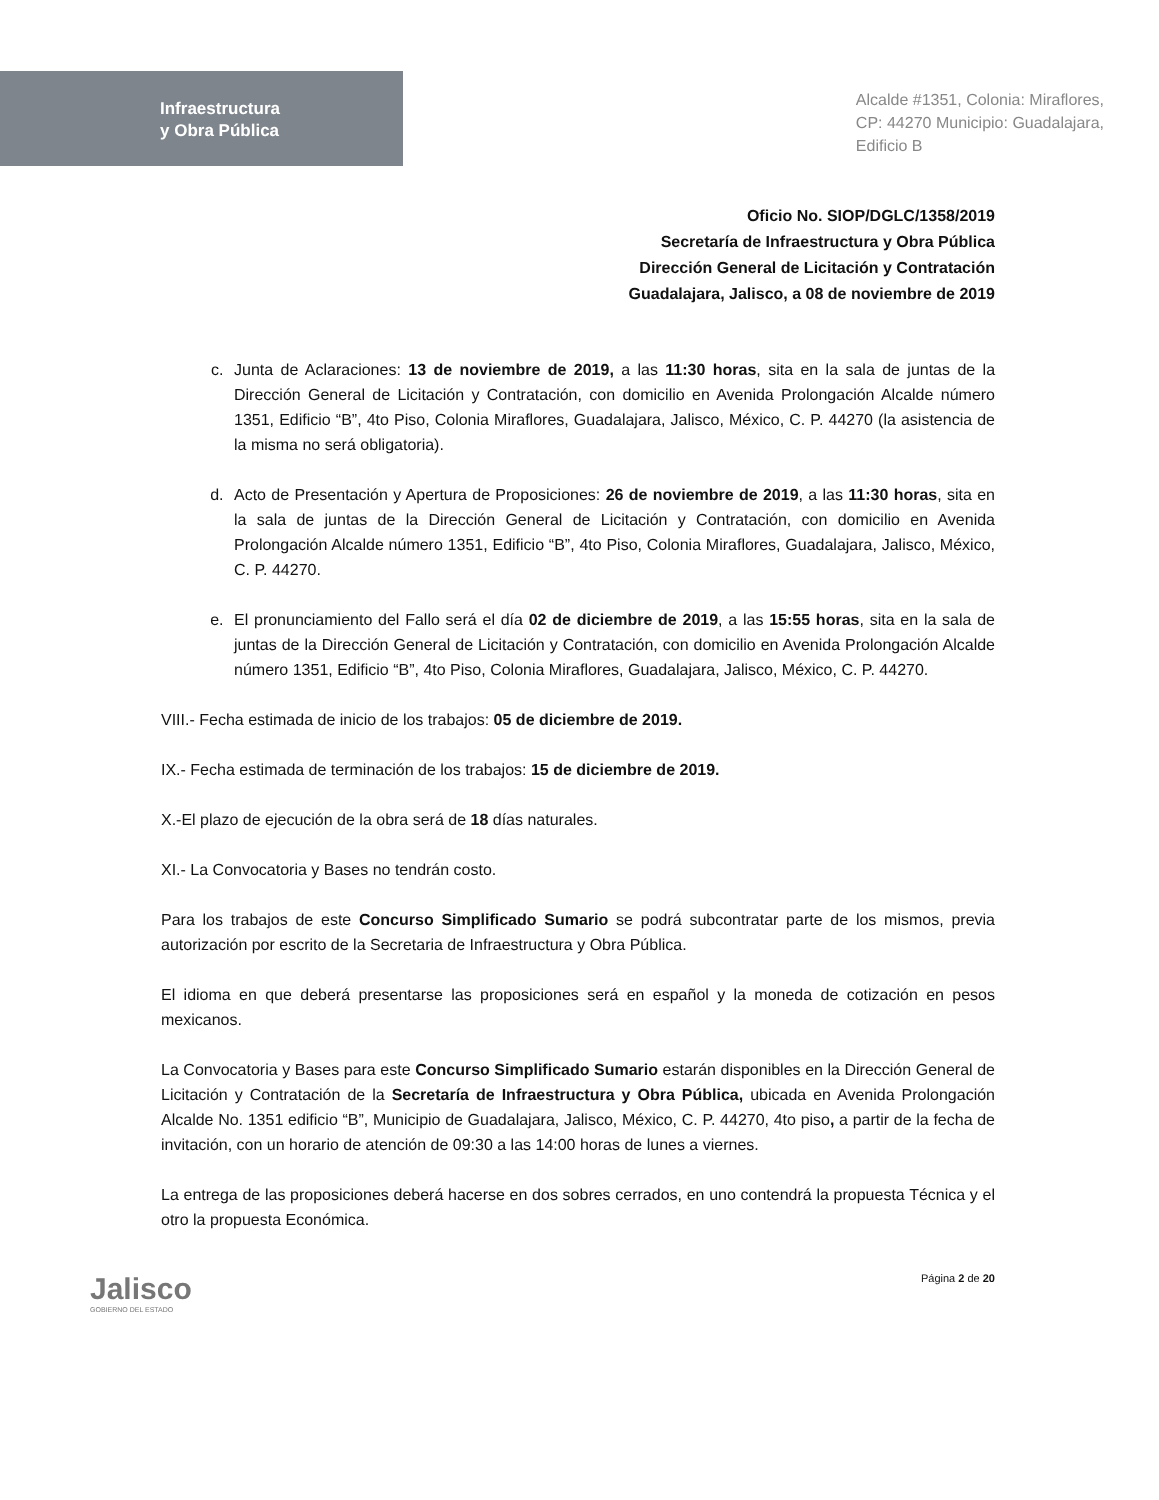Infraestructura
y Obra Pública
Alcalde #1351, Colonia: Miraflores,
CP: 44270 Municipio: Guadalajara,
Edificio B
Oficio No. SIOP/DGLC/1358/2019
Secretaría de Infraestructura y Obra Pública
Dirección General de Licitación y Contratación
Guadalajara, Jalisco, a 08 de noviembre de 2019
c. Junta de Aclaraciones: 13 de noviembre de 2019, a las 11:30 horas, sita en la sala de juntas de la Dirección General de Licitación y Contratación, con domicilio en Avenida Prolongación Alcalde número 1351, Edificio “B”, 4to Piso, Colonia Miraflores, Guadalajara, Jalisco, México, C. P. 44270 (la asistencia de la misma no será obligatoria).
d. Acto de Presentación y Apertura de Proposiciones: 26 de noviembre de 2019, a las 11:30 horas, sita en la sala de juntas de la Dirección General de Licitación y Contratación, con domicilio en Avenida Prolongación Alcalde número 1351, Edificio “B”, 4to Piso, Colonia Miraflores, Guadalajara, Jalisco, México, C. P. 44270.
e. El pronunciamiento del Fallo será el día 02 de diciembre de 2019, a las 15:55 horas, sita en la sala de juntas de la Dirección General de Licitación y Contratación, con domicilio en Avenida Prolongación Alcalde número 1351, Edificio “B”, 4to Piso, Colonia Miraflores, Guadalajara, Jalisco, México, C. P. 44270.
VIII.- Fecha estimada de inicio de los trabajos: 05 de diciembre de 2019.
IX.- Fecha estimada de terminación de los trabajos: 15 de diciembre de 2019.
X.-El plazo de ejecución de la obra será de 18 días naturales.
XI.- La Convocatoria y Bases no tendrán costo.
Para los trabajos de este Concurso Simplificado Sumario se podrá subcontratar parte de los mismos, previa autorización por escrito de la Secretaria de Infraestructura y Obra Pública.
El idioma en que deberá presentarse las proposiciones será en español y la moneda de cotización en pesos mexicanos.
La Convocatoria y Bases para este Concurso Simplificado Sumario estarán disponibles en la Dirección General de Licitación y Contratación de la Secretaría de Infraestructura y Obra Pública, ubicada en Avenida Prolongación Alcalde No. 1351 edificio “B”, Municipio de Guadalajara, Jalisco, México, C. P. 44270, 4to piso, a partir de la fecha de invitación, con un horario de atención de 09:30 a las 14:00 horas de lunes a viernes.
La entrega de las proposiciones deberá hacerse en dos sobres cerrados, en uno contendrá la propuesta Técnica y el otro la propuesta Económica.
Jalisco
GOBIERNO DEL ESTADO
Página 2 de 20